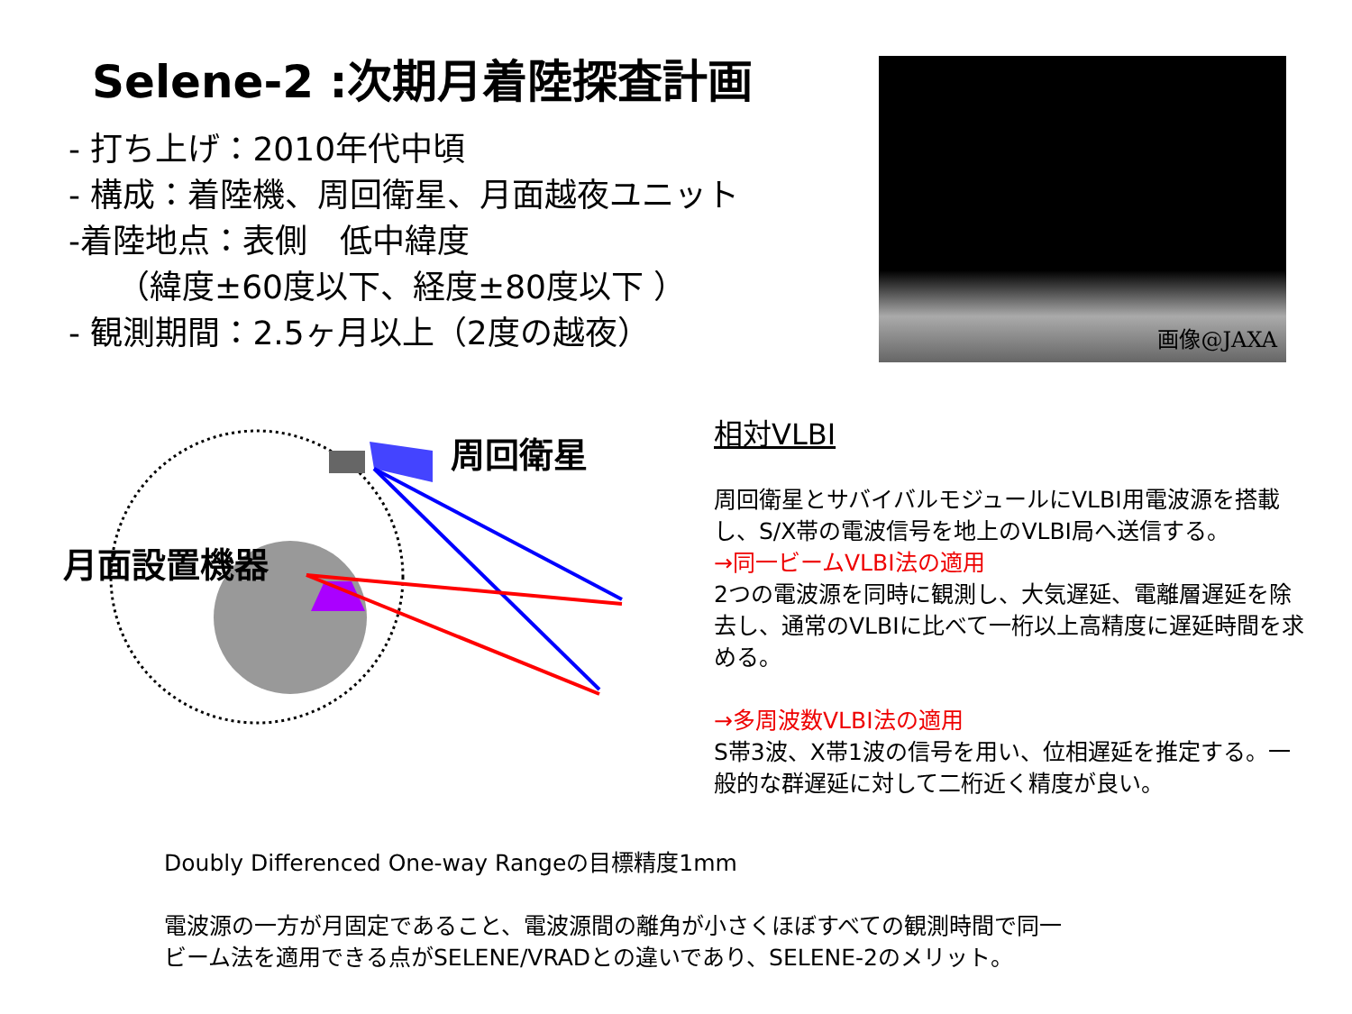Selene-2 :次期月着陸探査計画
- 打ち上げ：2010年代中頃
- 構成：着陸機、周回衛星、月面越夜ユニット
-着陸地点：表側　低中緯度
　　（緯度±60度以下、経度±80度以下 ）
- 観測期間：2.5ヶ月以上（2度の越夜）
画像@JAXA
周回衛星
月面設置機器
相対VLBI
周回衛星とサバイバルモジュールにVLBI用電波源を搭載し、S/X帯の電波信号を地上のVLBI局へ送信する。
→同一ビームVLBI法の適用
2つの電波源を同時に観測し、大気遅延、電離層遅延を除去し、通常のVLBIに比べて一桁以上高精度に遅延時間を求める。
→多周波数VLBI法の適用
S帯3波、X帯1波の信号を用い、位相遅延を推定する。一般的な群遅延に対して二桁近く精度が良い。
Doubly Differenced One-way Rangeの目標精度1mm
電波源の一方が月固定であること、電波源間の離角が小さくほぼすべての観測時間で同一
ビーム法を適用できる点がSELENE/VRADとの違いであり、SELENE-2のメリット。